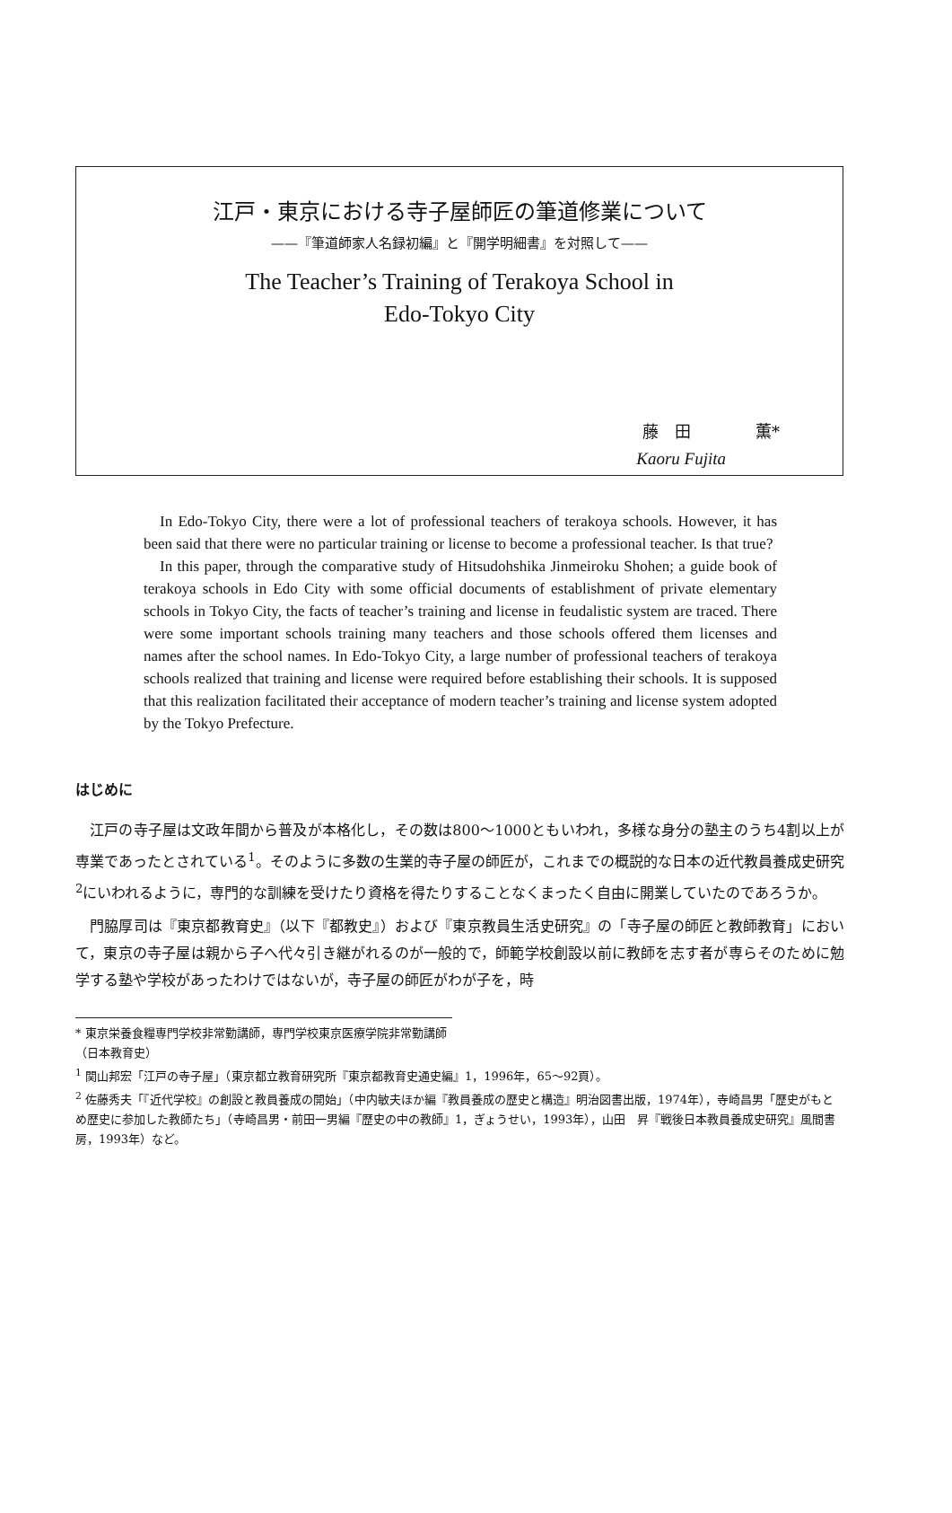江戸・東京における寺子屋師匠の筆道修業について
——『筆道師家人名録初編』と『開学明細書』を対照して——
The Teacher’s Training of Terakoya School in
Edo-Tokyo City
藤　田　　　　薫*
Kaoru Fujita
In Edo-Tokyo City, there were a lot of professional teachers of terakoya schools. However, it has been said that there were no particular training or license to become a professional teacher. Is that true?
In this paper, through the comparative study of Hitsudohshika Jinmeiroku Shohen; a guide book of terakoya schools in Edo City with some official documents of establishment of private elementary schools in Tokyo City, the facts of teacher’s training and license in feudalistic system are traced. There were some important schools training many teachers and those schools offered them licenses and names after the school names. In Edo-Tokyo City, a large number of professional teachers of terakoya schools realized that training and license were required before establishing their schools. It is supposed that this realization facilitated their acceptance of modern teacher’s training and license system adopted by the Tokyo Prefecture.
はじめに
江戸の寺子屋は文政年間から普及が本格化し，その数は800～1000ともいわれ，多様な身分の塾主のうち4割以上が専業であったとされている<sup>1</sup>。そのように多数の生業的寺子屋の師匠が，これまでの概説的な日本の近代教員養成史研究<sup>2</sup>にいわれるように，専門的な訓練を受けたり資格を得たりすることなくまったく自由に開業していたのであろうか。
門脇厚司は『東京都教育史』（以下『都教史』）および『東京教員生活史研究』の「寺子屋の師匠と教師教育」において，東京の寺子屋は親から子へ代々引き継がれるのが一般的で，師範学校創設以前に教師を志す者が専らそのために勉学する塾や学校があったわけではないが，寺子屋の師匠がわが子を，時
* 東京栄養食糧専門学校非常勤講師，専門学校東京医療学院非常勤講師（日本教育史）
<sup>1</sup> 関山邦宏「江戸の寺子屋」（東京都立教育研究所『東京都教育史通史編』1，1996年，65～92頁）。
<sup>2</sup> 佐藤秀夫「『近代学校』の創設と教員養成の開始」（中内敏夫ほか編『教員養成の歴史と構造』明治図書出版，1974年），寺崎昌男「歴史がもとめ歴史に参加した教師たち」（寺崎昌男・前田一男編『歴史の中の教師』1，ぎょうせい，1993年），山田　昇『戦後日本教員養成史研究』風間書房，1993年）など。